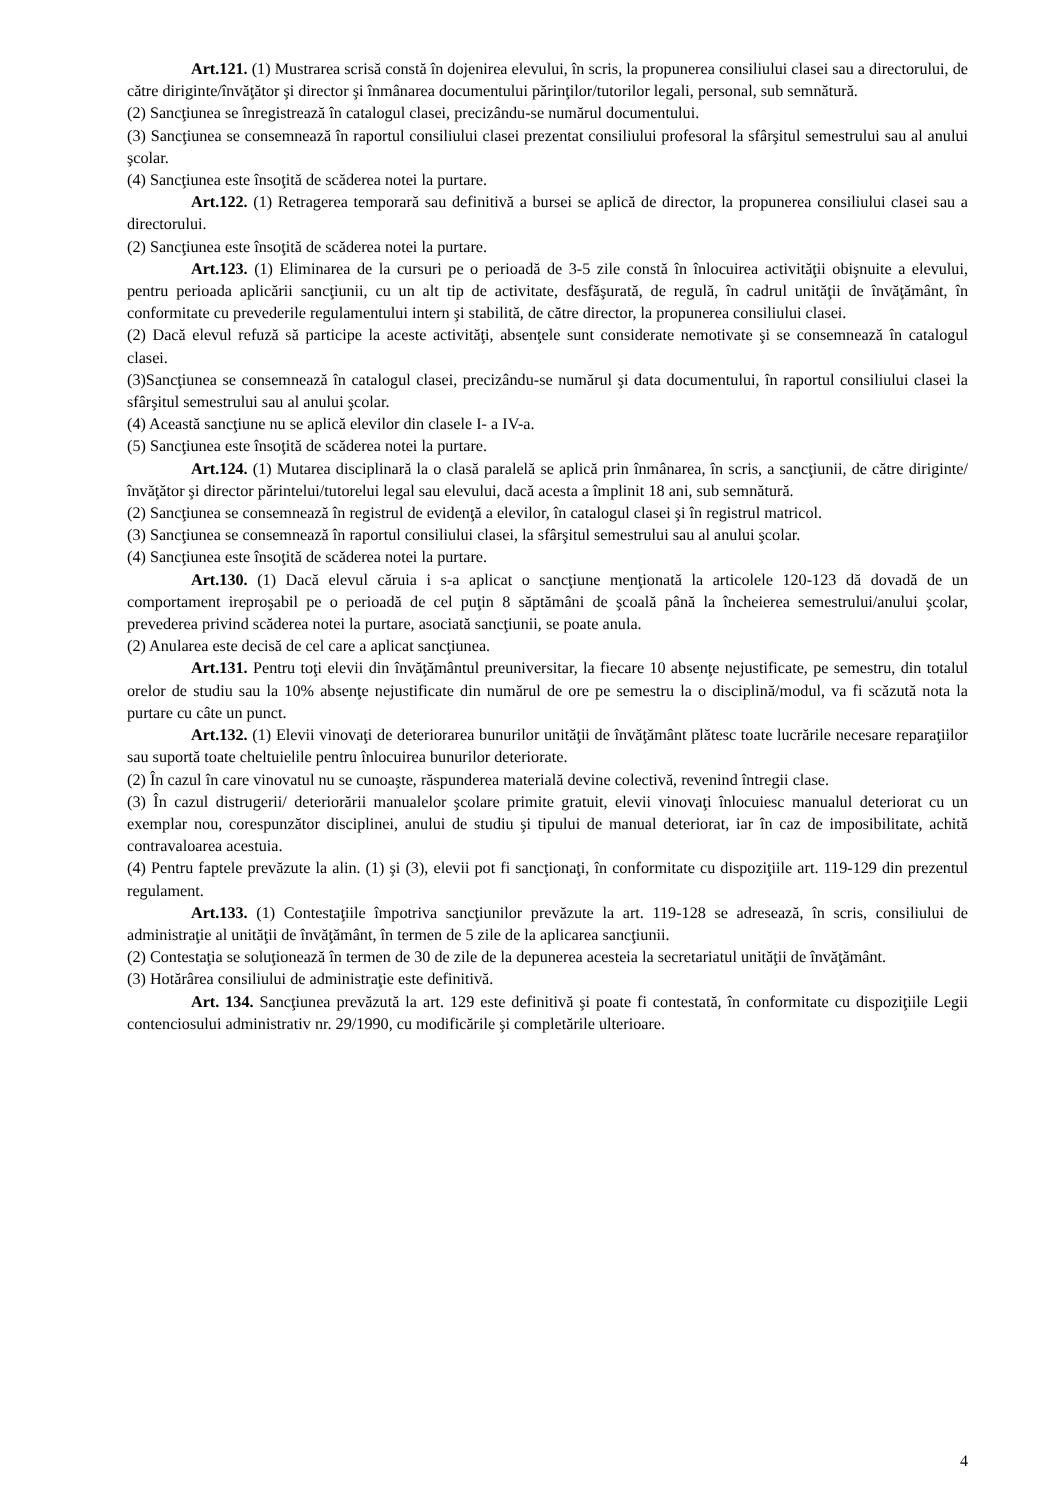Art.121. (1) Mustrarea scrisă constă în dojenirea elevului, în scris, la propunerea consiliului clasei sau a directorului, de către diriginte/învăţător şi director şi înmânarea documentului părinţilor/tutorilor legali, personal, sub semnătură.
(2) Sancţiunea se înregistrează în catalogul clasei, precizându-se numărul documentului.
(3) Sancţiunea se consemnează în raportul consiliului clasei prezentat consiliului profesoral la sfârşitul semestrului sau al anului şcolar.
(4) Sancţiunea este însoţită de scăderea notei la purtare.
Art.122. (1) Retragerea temporară sau definitivă a bursei se aplică de director, la propunerea consiliului clasei sau a directorului.
(2) Sancţiunea este însoţită de scăderea notei la purtare.
Art.123. (1) Eliminarea de la cursuri pe o perioadă de 3-5 zile constă în înlocuirea activităţii obişnuite a elevului, pentru perioada aplicării sancţiunii, cu un alt tip de activitate, desfăşurată, de regulă, în cadrul unităţii de învăţământ, în conformitate cu prevederile regulamentului intern şi stabilită, de către director, la propunerea consiliului clasei.
(2) Dacă elevul refuză să participe la aceste activităţi, absenţele sunt considerate nemotivate şi se consemnează în catalogul clasei.
(3)Sancţiunea se consemnează în catalogul clasei, precizându-se numărul şi data documentului, în raportul consiliului clasei la sfârşitul semestrului sau al anului şcolar.
(4) Această sancţiune nu se aplică elevilor din clasele I- a IV-a.
(5) Sancţiunea este însoţită de scăderea notei la purtare.
Art.124. (1) Mutarea disciplinară la o clasă paralelă se aplică prin înmânarea, în scris, a sancţiunii, de către diriginte/învăţător şi director părintelui/tutorelui legal sau elevului, dacă acesta a împlinit 18 ani, sub semnătură.
(2) Sancţiunea se consemnează în registrul de evidenţă a elevilor, în catalogul clasei şi în registrul matricol.
(3) Sancţiunea se consemnează în raportul consiliului clasei, la sfârşitul semestrului sau al anului şcolar.
(4) Sancţiunea este însoţită de scăderea notei la purtare.
Art.130. (1) Dacă elevul căruia i s-a aplicat o sancţiune menţionată la articolele 120-123 dă dovadă de un comportament ireproşabil pe o perioadă de cel puţin 8 săptămâni de şcoală până la încheierea semestrului/anului şcolar, prevederea privind scăderea notei la purtare, asociată sancţiunii, se poate anula.
(2) Anularea este decisă de cel care a aplicat sancţiunea.
Art.131. Pentru toţi elevii din învăţământul preuniversitar, la fiecare 10 absenţe nejustificate, pe semestru, din totalul orelor de studiu sau la 10% absenţe nejustificate din numărul de ore pe semestru la o disciplină/modul, va fi scăzută nota la purtare cu câte un punct.
Art.132. (1) Elevii vinovaţi de deteriorarea bunurilor unităţii de învăţământ plătesc toate lucrările necesare reparaţiilor sau suportă toate cheltuielile pentru înlocuirea bunurilor deteriorate.
(2) În cazul în care vinovatul nu se cunoaşte, răspunderea materială devine colectivă, revenind întregii clase.
(3) În cazul distrugerii/ deteriorării manualelor şcolare primite gratuit, elevii vinovaţi înlocuiesc manualul deteriorat cu un exemplar nou, corespunzător disciplinei, anului de studiu şi tipului de manual deteriorat, iar în caz de imposibilitate, achită contravaloarea acestuia.
(4) Pentru faptele prevăzute la alin. (1) şi (3), elevii pot fi sancţionaţi, în conformitate cu dispoziţiile art. 119-129 din prezentul regulament.
Art.133. (1) Contestaţiile împotriva sancţiunilor prevăzute la art. 119-128 se adresează, în scris, consiliului de administraţie al unităţii de învăţământ, în termen de 5 zile de la aplicarea sancţiunii.
(2) Contestaţia se soluţionează în termen de 30 de zile de la depunerea acesteia la secretariatul unităţii de învăţământ.
(3) Hotărârea consiliului de administraţie este definitivă.
Art. 134. Sancţiunea prevăzută la art. 129 este definitivă şi poate fi contestată, în conformitate cu dispoziţiile Legii contenciosului administrativ nr. 29/1990, cu modificările şi completările ulterioare.
4